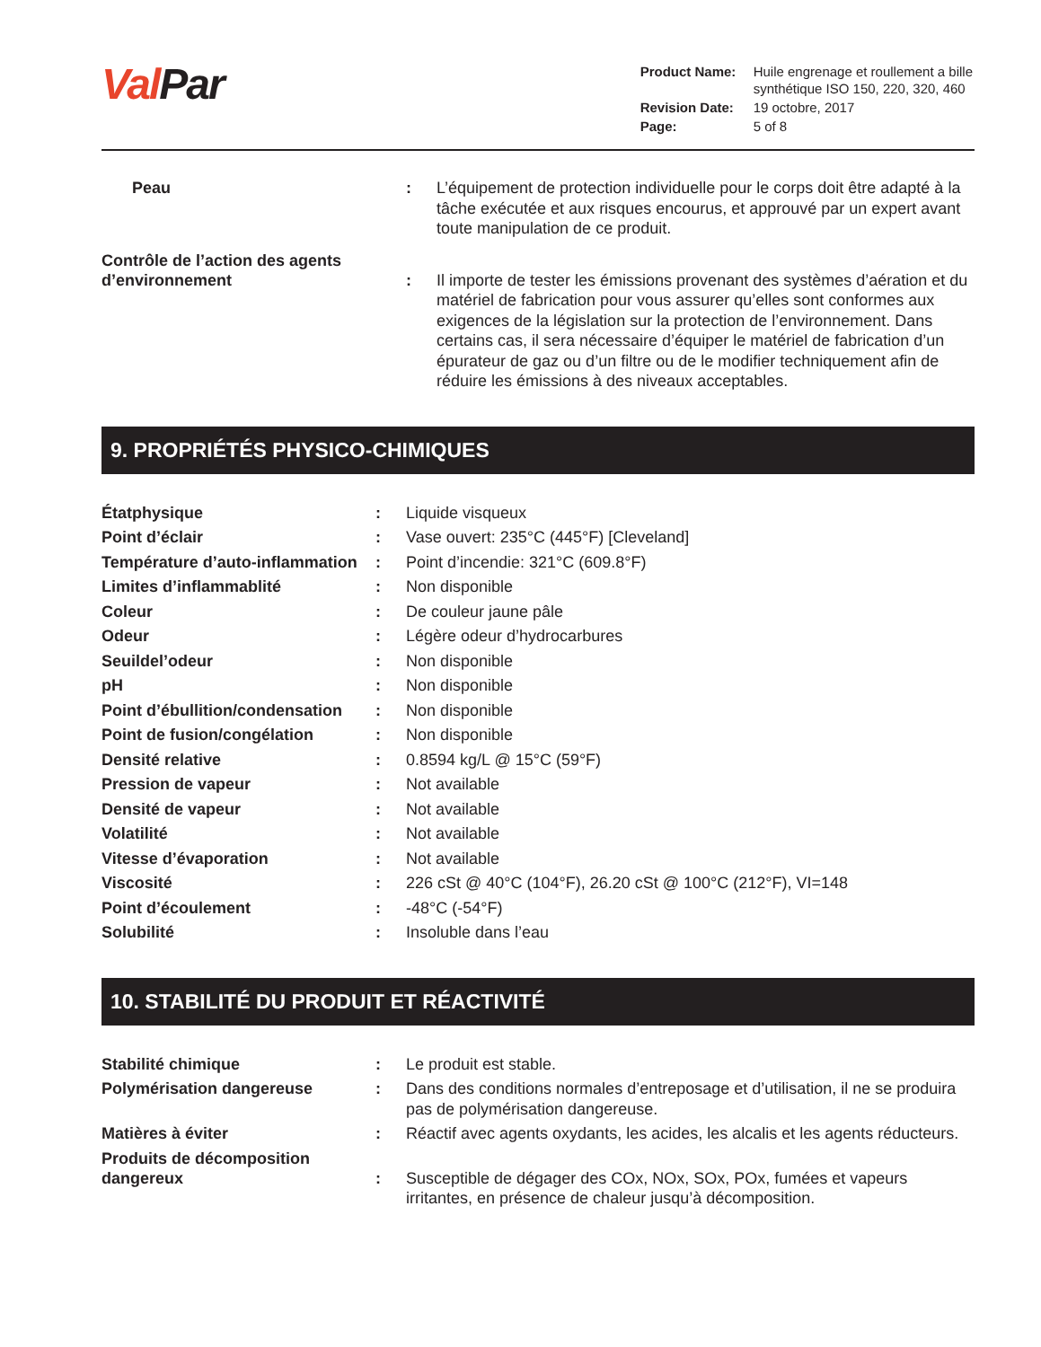ValPar
| Product Name: | Huile engrenage et roullement a bille synthétique ISO 150, 220, 320, 460 |
| Revision Date: | 19 octobre, 2017 |
| Page: | 5 of 8 |
| Peau | : | L’équipement de protection individuelle pour le corps doit être adapté à la tâche exécutée et aux risques encourus, et approuvé par un expert avant toute manipulation de ce produit. |
| Contrôle de l’action des agents d’environnement | : | Il importe de tester les émissions provenant des systèmes d’aération et du matériel de fabrication pour vous assurer qu’elles sont conformes aux exigences de la législation sur la protection de l’environnement. Dans certains cas, il sera nécessaire d’équiper le matériel de fabrication d’un épurateur de gaz ou d’un filtre ou de le modifier techniquement afin de réduire les émissions à des niveaux acceptables. |
9. PROPRIÉTÉS PHYSICO-CHIMIQUES
| Étatphysique | : | Liquide visqueux |
| Point d’éclair | : | Vase ouvert: 235°C (445°F) [Cleveland] |
| Température d’auto-inflammation | : | Point d’incendie: 321°C (609.8°F) |
| Limites d’inflammablité | : | Non disponible |
| Coleur | : | De couleur jaune pâle |
| Odeur | : | Légère odeur d’hydrocarbures |
| Seuildel’odeur | : | Non disponible |
| pH | : | Non disponible |
| Point d’ébullition/condensation | : | Non disponible |
| Point de fusion/congélation | : | Non disponible |
| Densité relative | : | 0.8594 kg/L @ 15°C (59°F) |
| Pression de vapeur | : | Not available |
| Densité de vapeur | : | Not available |
| Volatilité | : | Not available |
| Vitesse d’évaporation | : | Not available |
| Viscosité | : | 226 cSt @ 40°C (104°F), 26.20 cSt @ 100°C (212°F), VI=148 |
| Point d’écoulement | : | -48°C (-54°F) |
| Solubilité | : | Insoluble dans l’eau |
10. STABILITÉ DU PRODUIT ET RÉACTIVITÉ
| Stabilité chimique | : | Le produit est stable. |
| Polymérisation dangereuse | : | Dans des conditions normales d’entreposage et d’utilisation, il ne se produira pas de polymérisation dangereuse. |
| Matières à éviter | : | Réactif avec agents oxydants, les acides, les alcalis et les agents réducteurs. |
| Produits de décomposition dangereux | : | Susceptible de dégager des COx, NOx, SOx, POx, fumées et vapeurs irritantes, en présence de chaleur jusqu’à décomposition. |